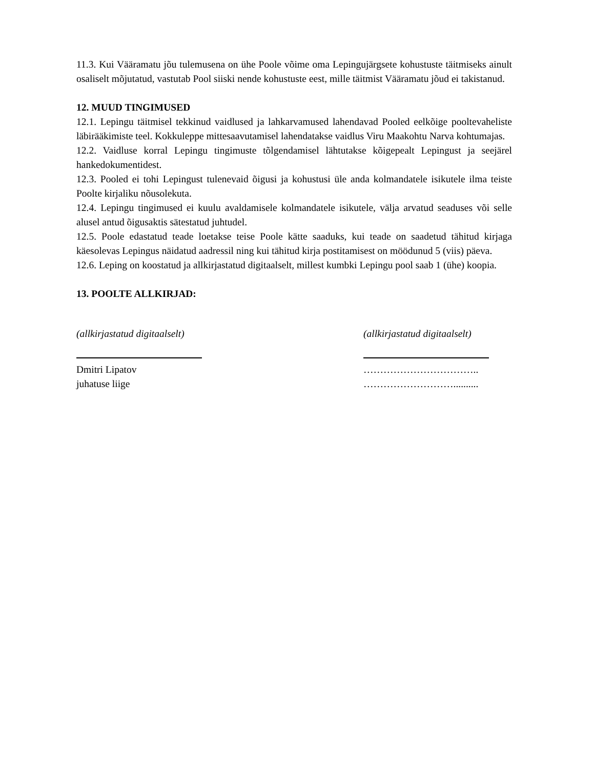11.3. Kui Vääramatu jõu tulemusena on ühe Poole võime oma Lepingujärgsete kohustuste täitmiseks ainult osaliselt mõjutatud, vastutab Pool siiski nende kohustuste eest, mille täitmist Vääramatu jõud ei takistanud.
12. MUUD TINGIMUSED
12.1. Lepingu täitmisel tekkinud vaidlused ja lahkarvamused lahendavad Pooled eelkõige pooltevaheliste läbirääkimiste teel. Kokkuleppe mittesaavutamisel lahendatakse vaidlus Viru Maakohtu Narva kohtumajas.
12.2. Vaidluse korral Lepingu tingimuste tõlgendamisel lähtutakse kõigepealt Lepingust ja seejärel hankedokumentidest.
12.3. Pooled ei tohi Lepingust tulenevaid õigusi ja kohustusi üle anda kolmandatele isikutele ilma teiste Poolte kirjaliku nõusolekuta.
12.4. Lepingu tingimused ei kuulu avaldamisele kolmandatele isikutele, välja arvatud seaduses või selle alusel antud õigusaktis sätestatud juhtudel.
12.5. Poole edastatud teade loetakse teise Poole kätte saaduks, kui teade on saadetud tähitud kirjaga käesolevas Lepingus näidatud aadressil ning kui tähitud kirja postitamisest on möödunud 5 (viis) päeva.
12.6. Leping on koostatud ja allkirjastatud digitaalselt, millest kumbki Lepingu pool saab 1 (ühe) koopia.
13. POOLTE ALLKIRJAD:
(allkirjastatud digitaalselt)
Dmitri Lipatov
juhatuse liige
(allkirjastatud digitaalselt)
……………………………..
………………………..........